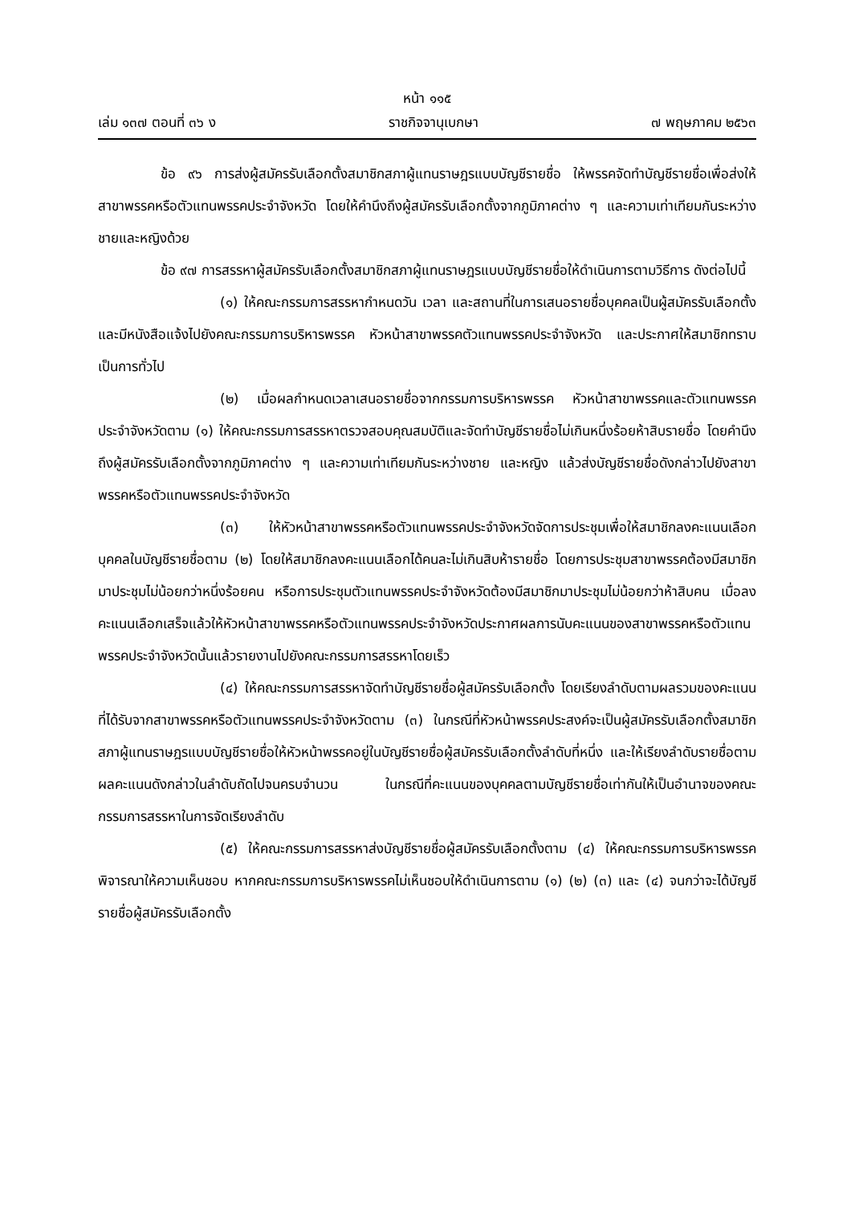หน้า ๑๑๕
เล่ม ๑๓๗ ตอนที่ ๓๖ ง ราชกิจจานุเบกษา ๗ พฤษภาคม ๒๕๖๓
ข้อ ๙๖ การส่งผู้สมัครรับเลือกตั้งสมาชิกสภาผู้แทนราษฎรแบบบัญชีรายชื่อ ให้พรรคจัดทำบัญชีรายชื่อเพื่อส่งให้สาขาพรรคหรือตัวแทนพรรคประจำจังหวัด โดยให้คำนึงถึงผู้สมัครรับเลือกตั้งจากภูมิภาคต่าง ๆ และความเท่าเทียมกันระหว่างชายและหญิงด้วย
ข้อ ๙๗ การสรรหาผู้สมัครรับเลือกตั้งสมาชิกสภาผู้แทนราษฎรแบบบัญชีรายชื่อให้ดำเนินการตามวิธีการ ดังต่อไปนี้
(๑) ให้คณะกรรมการสรรหากำหนดวัน เวลา และสถานที่ในการเสนอรายชื่อบุคคลเป็นผู้สมัครรับเลือกตั้ง และมีหนังสือแจ้งไปยังคณะกรรมการบริหารพรรค หัวหน้าสาขาพรรคตัวแทนพรรคประจำจังหวัด และประกาศให้สมาชิกทราบเป็นการทั่วไป
(๒) เมื่อผลกำหนดเวลาเสนอรายชื่อจากกรรมการบริหารพรรค หัวหน้าสาขาพรรคและตัวแทนพรรคประจำจังหวัดตาม (๑) ให้คณะกรรมการสรรหาตรวจสอบคุณสมบัติและจัดทำบัญชีรายชื่อไม่เกินหนึ่งร้อยห้าสิบรายชื่อ โดยคำนึงถึงผู้สมัครรับเลือกตั้งจากภูมิภาคต่าง ๆ และความเท่าเทียมกันระหว่างชาย และหญิง แล้วส่งบัญชีรายชื่อดังกล่าวไปยังสาขาพรรคหรือตัวแทนพรรคประจำจังหวัด
(๓) ให้หัวหน้าสาขาพรรคหรือตัวแทนพรรคประจำจังหวัดจัดการประชุมเพื่อให้สมาชิกลงคะแนนเลือกบุคคลในบัญชีรายชื่อตาม (๒) โดยให้สมาชิกลงคะแนนเลือกได้คนละไม่เกินสิบห้ารายชื่อ โดยการประชุมสาขาพรรคต้องมีสมาชิกมาประชุมไม่น้อยกว่าหนึ่งร้อยคน หรือการประชุมตัวแทนพรรคประจำจังหวัดต้องมีสมาชิกมาประชุมไม่น้อยกว่าห้าสิบคน เมื่อลงคะแนนเลือกเสร็จแล้วให้หัวหน้าสาขาพรรคหรือตัวแทนพรรคประจำจังหวัดประกาศผลการนับคะแนนของสาขาพรรคหรือตัวแทนพรรคประจำจังหวัดนั้นแล้วรายงานไปยังคณะกรรมการสรรหาโดยเร็ว
(๔) ให้คณะกรรมการสรรหาจัดทำบัญชีรายชื่อผู้สมัครรับเลือกตั้ง โดยเรียงลำดับตามผลรวมของคะแนนที่ได้รับจากสาขาพรรคหรือตัวแทนพรรคประจำจังหวัดตาม (๓) ในกรณีที่หัวหน้าพรรคประสงค์จะเป็นผู้สมัครรับเลือกตั้งสมาชิกสภาผู้แทนราษฎรแบบบัญชีรายชื่อให้หัวหน้าพรรคอยู่ในบัญชีรายชื่อผู้สมัครรับเลือกตั้งลำดับที่หนึ่ง และให้เรียงลำดับรายชื่อตามผลคะแนนดังกล่าวในลำดับถัดไปจนครบจำนวน ในกรณีที่คะแนนของบุคคลตามบัญชีรายชื่อเท่ากันให้เป็นอำนาจของคณะกรรมการสรรหาในการจัดเรียงลำดับ
(๕) ให้คณะกรรมการสรรหาส่งบัญชีรายชื่อผู้สมัครรับเลือกตั้งตาม (๔) ให้คณะกรรมการบริหารพรรคพิจารณาให้ความเห็นชอบ หากคณะกรรมการบริหารพรรคไม่เห็นชอบให้ดำเนินการตาม (๑) (๒) (๓) และ (๔) จนกว่าจะได้บัญชีรายชื่อผู้สมัครรับเลือกตั้ง